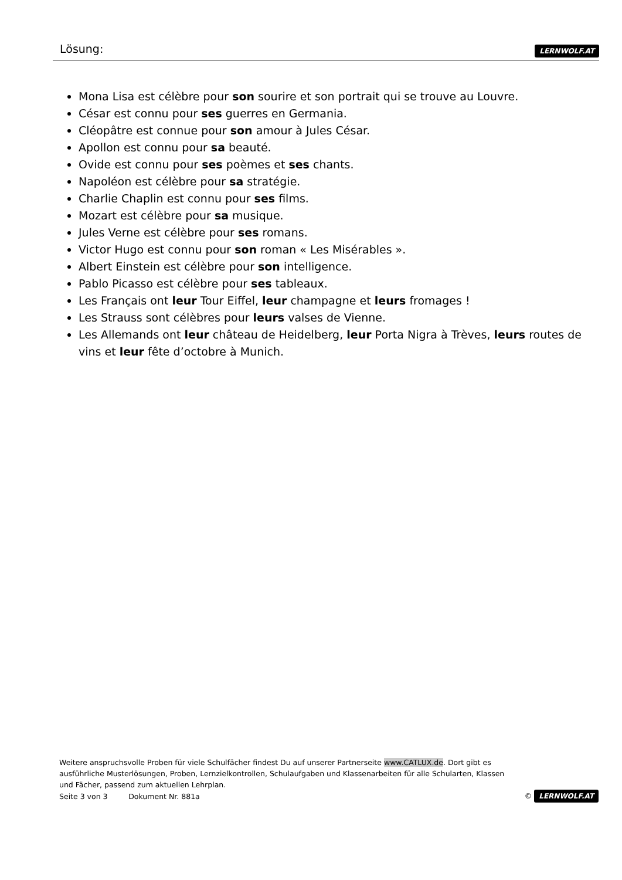Lösung: LERNWOLF.AT
Mona Lisa est célèbre pour son sourire et son portrait qui se trouve au Louvre.
César est connu pour ses guerres en Germania.
Cléopâtre est connue pour son amour à Jules César.
Apollon est connu pour sa beauté.
Ovide est connu pour ses poèmes et ses chants.
Napoléon est célèbre pour sa stratégie.
Charlie Chaplin est connu pour ses films.
Mozart est célèbre pour sa musique.
Jules Verne est célèbre pour ses romans.
Victor Hugo est connu pour son roman « Les Misérables ».
Albert Einstein est célèbre pour son intelligence.
Pablo Picasso est célèbre pour ses tableaux.
Les Français ont leur Tour Eiffel, leur champagne et leurs fromages !
Les Strauss sont célèbres pour leurs valses de Vienne.
Les Allemands ont leur château de Heidelberg, leur Porta Nigra à Trèves, leurs routes de vins et leur fête d’octobre à Munich.
Weitere anspruchsvolle Proben für viele Schulfächer findest Du auf unserer Partnerseite www.CATLUX.de. Dort gibt es ausführliche Musterlösungen, Proben, Lernzielkontrollen, Schulaufgaben und Klassenarbeiten für alle Schularten, Klassen und Fächer, passend zum aktuellen Lehrplan.
Seite 3 von 3 Dokument Nr. 881a © LERNWOLF.AT